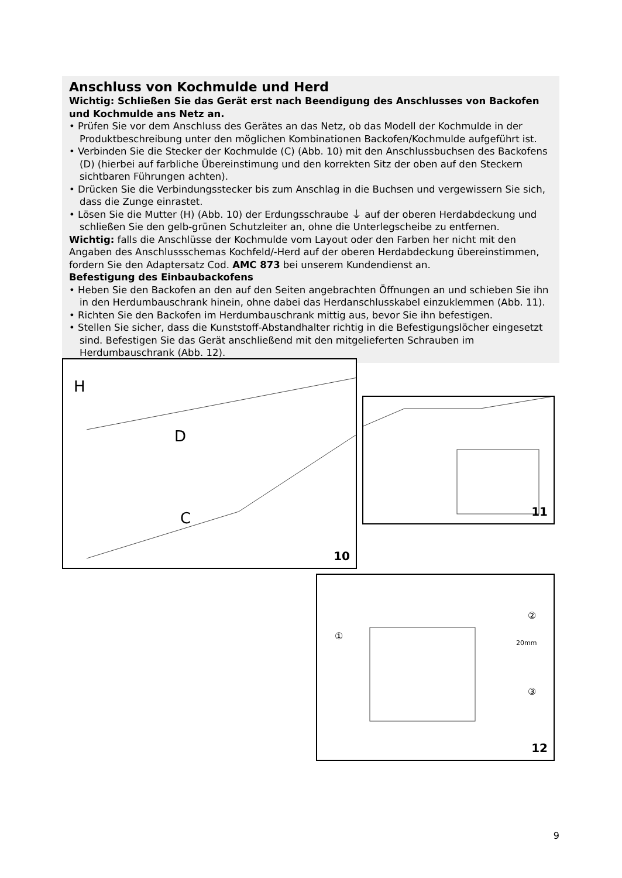Anschluss von Kochmulde und Herd
Wichtig: Schließen Sie das Gerät erst nach Beendigung des Anschlusses von Backofen und Kochmulde ans Netz an.
• Prüfen Sie vor dem Anschluss des Gerätes an das Netz, ob das Modell der Kochmulde in der Produktbeschreibung unter den möglichen Kombinationen Backofen/Kochmulde aufgeführt ist.
• Verbinden Sie die Stecker der Kochmulde (C) (Abb. 10) mit den Anschlussbuchsen des Backofens (D) (hierbei auf farbliche Übereinstimung und den korrekten Sitz der oben auf den Steckern sichtbaren Führungen achten).
• Drücken Sie die Verbindungsstecker bis zum Anschlag in die Buchsen und vergewissern Sie sich, dass die Zunge einrastet.
• Lösen Sie die Mutter (H) (Abb. 10) der Erdungsschraube ⏚ auf der oberen Herdabdeckung und schließen Sie den gelb-grünen Schutzleiter an, ohne die Unterlegscheibe zu entfernen.
Wichtig: falls die Anschlüsse der Kochmulde vom Layout oder den Farben her nicht mit den Angaben des Anschlussschemas Kochfeld/-Herd auf der oberen Herdabdeckung übereinstimmen, fordern Sie den Adaptersatz Cod. AMC 873 bei unserem Kundendienst an.
Befestigung des Einbaubackofens
• Heben Sie den Backofen an den auf den Seiten angebrachten Öffnungen an und schieben Sie ihn in den Herdumbauschrank hinein, ohne dabei das Herdanschlusskabel einzuklemmen (Abb. 11).
• Richten Sie den Backofen im Herdumbauschrank mittig aus, bevor Sie ihn befestigen.
• Stellen Sie sicher, dass die Kunststoff-Abstandhalter richtig in die Befestigungslöcher eingesetzt sind. Befestigen Sie das Gerät anschließend mit den mitgelieferten Schrauben im Herdumbauschrank (Abb. 12).
H
D
C
10
11
①
②
③
20mm
12
9